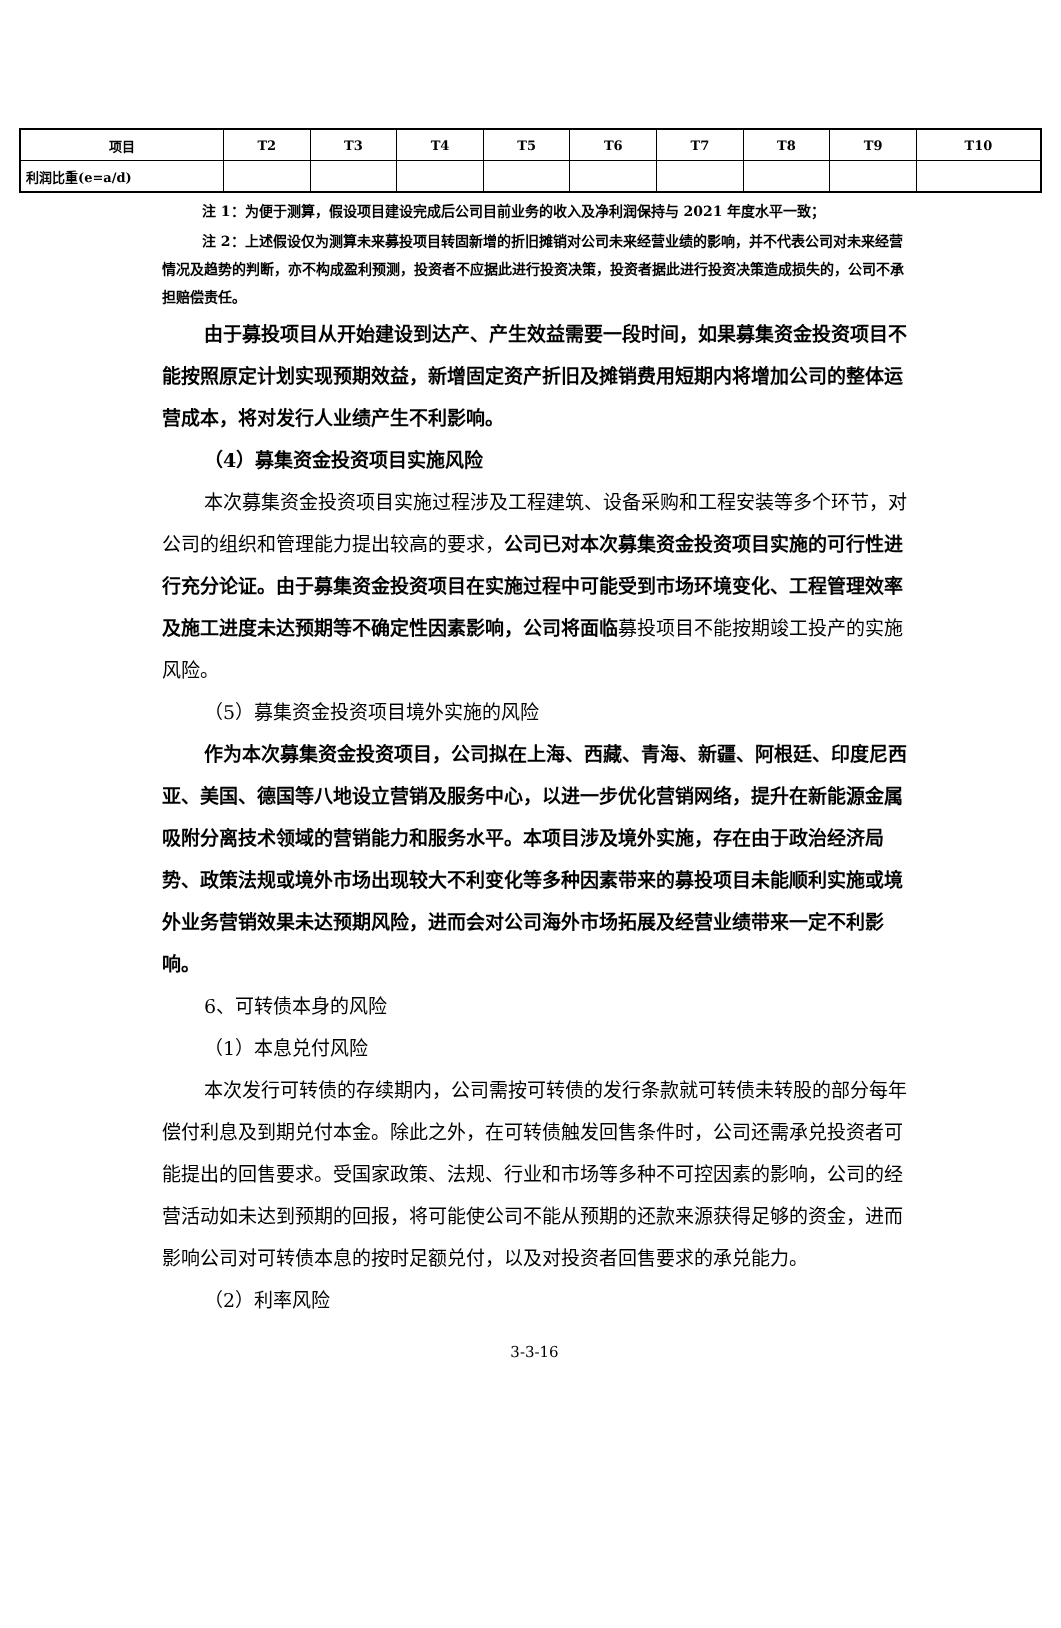| 项目 | T2 | T3 | T4 | T5 | T6 | T7 | T8 | T9 | T10 |
| --- | --- | --- | --- | --- | --- | --- | --- | --- | --- |
| 利润比重(e=a/d) | | | | | | | | | |
注 1：为便于测算，假设项目建设完成后公司目前业务的收入及净利润保持与 2021 年度水平一致；
注 2：上述假设仅为测算未来募投项目转固新增的折旧摊销对公司未来经营业绩的影响，并不代表公司对未来经营情况及趋势的判断，亦不构成盈利预测，投资者不应据此进行投资决策，投资者据此进行投资决策造成损失的，公司不承担赔偿责任。
由于募投项目从开始建设到达产、产生效益需要一段时间，如果募集资金投资项目不能按照原定计划实现预期效益，新增固定资产折旧及摊销费用短期内将增加公司的整体运营成本，将对发行人业绩产生不利影响。
（4）募集资金投资项目实施风险
本次募集资金投资项目实施过程涉及工程建筑、设备采购和工程安装等多个环节，对公司的组织和管理能力提出较高的要求，公司已对本次募集资金投资项目实施的可行性进行充分论证。由于募集资金投资项目在实施过程中可能受到市场环境变化、工程管理效率及施工进度未达预期等不确定性因素影响，公司将面临募投项目不能按期竣工投产的实施风险。
（5）募集资金投资项目境外实施的风险
作为本次募集资金投资项目，公司拟在上海、西藏、青海、新疆、阿根廷、印度尼西亚、美国、德国等八地设立营销及服务中心，以进一步优化营销网络，提升在新能源金属吸附分离技术领域的营销能力和服务水平。本项目涉及境外实施，存在由于政治经济局势、政策法规或境外市场出现较大不利变化等多种因素带来的募投项目未能顺利实施或境外业务营销效果未达预期风险，进而会对公司海外市场拓展及经营业绩带来一定不利影响。
6、可转债本身的风险
（1）本息兑付风险
本次发行可转债的存续期内，公司需按可转债的发行条款就可转债未转股的部分每年偿付利息及到期兑付本金。除此之外，在可转债触发回售条件时，公司还需承兑投资者可能提出的回售要求。受国家政策、法规、行业和市场等多种不可控因素的影响，公司的经营活动如未达到预期的回报，将可能使公司不能从预期的还款来源获得足够的资金，进而影响公司对可转债本息的按时足额兑付，以及对投资者回售要求的承兑能力。
（2）利率风险
3-3-16